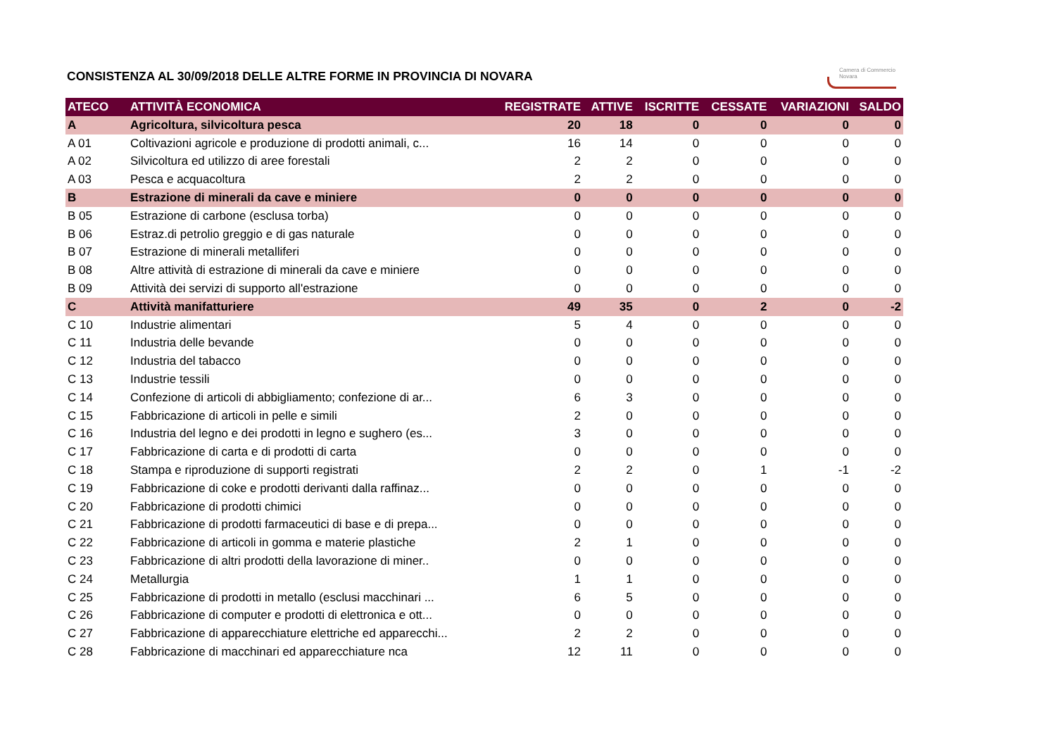CONSISTENZA AL 30/09/2018 DELLE ALTRE FORME IN PROVINCIA DI NOVARA
Camera di Commercio
Novara
| ATECO | ATTIVITÀ ECONOMICA | REGISTRATE | ATTIVE | ISCRITTE | CESSATE | VARIAZIONI | SALDO |
| --- | --- | --- | --- | --- | --- | --- | --- |
| A | Agricoltura, silvicoltura pesca | 20 | 18 | 0 | 0 | 0 | 0 |
| A 01 | Coltivazioni agricole e produzione di prodotti animali, c... | 16 | 14 | 0 | 0 | 0 | 0 |
| A 02 | Silvicoltura ed utilizzo di aree forestali | 2 | 2 | 0 | 0 | 0 | 0 |
| A 03 | Pesca e acquacoltura | 2 | 2 | 0 | 0 | 0 | 0 |
| B | Estrazione di minerali da cave e miniere | 0 | 0 | 0 | 0 | 0 | 0 |
| B 05 | Estrazione di carbone (esclusa torba) | 0 | 0 | 0 | 0 | 0 | 0 |
| B 06 | Estraz.di petrolio greggio e di gas naturale | 0 | 0 | 0 | 0 | 0 | 0 |
| B 07 | Estrazione di minerali metalliferi | 0 | 0 | 0 | 0 | 0 | 0 |
| B 08 | Altre attività di estrazione di minerali da cave e miniere | 0 | 0 | 0 | 0 | 0 | 0 |
| B 09 | Attività dei servizi di supporto all'estrazione | 0 | 0 | 0 | 0 | 0 | 0 |
| C | Attività manifatturiere | 49 | 35 | 0 | 2 | 0 | -2 |
| C 10 | Industrie alimentari | 5 | 4 | 0 | 0 | 0 | 0 |
| C 11 | Industria delle bevande | 0 | 0 | 0 | 0 | 0 | 0 |
| C 12 | Industria del tabacco | 0 | 0 | 0 | 0 | 0 | 0 |
| C 13 | Industrie tessili | 0 | 0 | 0 | 0 | 0 | 0 |
| C 14 | Confezione di articoli di abbigliamento; confezione di ar... | 6 | 3 | 0 | 0 | 0 | 0 |
| C 15 | Fabbricazione di articoli in pelle e simili | 2 | 0 | 0 | 0 | 0 | 0 |
| C 16 | Industria del legno e dei prodotti in legno e sughero (es... | 3 | 0 | 0 | 0 | 0 | 0 |
| C 17 | Fabbricazione di carta e di prodotti di carta | 0 | 0 | 0 | 0 | 0 | 0 |
| C 18 | Stampa e riproduzione di supporti registrati | 2 | 2 | 0 | 1 | -1 | -2 |
| C 19 | Fabbricazione di coke e prodotti derivanti dalla raffinaz... | 0 | 0 | 0 | 0 | 0 | 0 |
| C 20 | Fabbricazione di prodotti chimici | 0 | 0 | 0 | 0 | 0 | 0 |
| C 21 | Fabbricazione di prodotti farmaceutici di base e di prepa... | 0 | 0 | 0 | 0 | 0 | 0 |
| C 22 | Fabbricazione di articoli in gomma e materie plastiche | 2 | 1 | 0 | 0 | 0 | 0 |
| C 23 | Fabbricazione di altri prodotti della lavorazione di miner.. | 0 | 0 | 0 | 0 | 0 | 0 |
| C 24 | Metallurgia | 1 | 1 | 0 | 0 | 0 | 0 |
| C 25 | Fabbricazione di prodotti in metallo (esclusi macchinari ... | 6 | 5 | 0 | 0 | 0 | 0 |
| C 26 | Fabbricazione di computer e prodotti di elettronica e ott... | 0 | 0 | 0 | 0 | 0 | 0 |
| C 27 | Fabbricazione di apparecchiature elettriche ed apparecchi... | 2 | 2 | 0 | 0 | 0 | 0 |
| C 28 | Fabbricazione di macchinari ed apparecchiature nca | 12 | 11 | 0 | 0 | 0 | 0 |